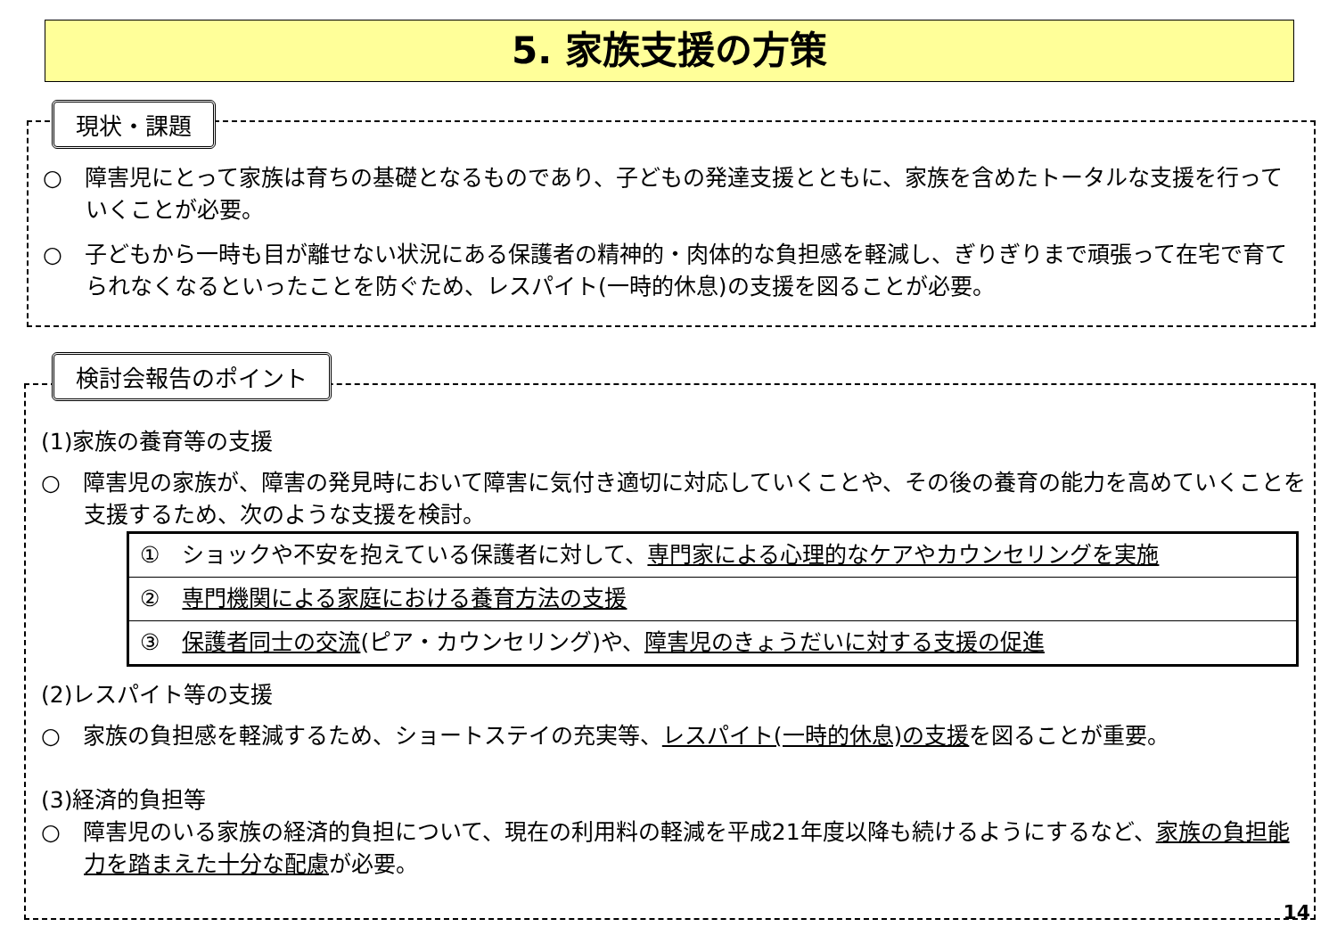5. 家族支援の方策
現状・課題
○　障害児にとって家族は育ちの基礎となるものであり、子どもの発達支援とともに、家族を含めたトータルな支援を行っていくことが必要。
○　子どもから一時も目が離せない状況にある保護者の精神的・肉体的な負担感を軽減し、ぎりぎりまで頑張って在宅で育てられなくなるといったことを防ぐため、レスパイト(一時的休息)の支援を図ることが必要。
検討会報告のポイント
(1)家族の養育等の支援
○　障害児の家族が、障害の発見時において障害に気付き適切に対応していくことや、その後の養育の能力を高めていくことを支援するため、次のような支援を検討。
| ① ショックや不安を抱えている保護者に対して、 専門家による心理的なケアやカウンセリングを実施 |
| ② 専門機関による家庭における養育方法の支援 |
| ③ 保護者同士の交流 (ピア・カウンセリング)や、 障害児のきょうだいに対する支援の促進 |
(2)レスパイト等の支援
○　家族の負担感を軽減するため、ショートステイの充実等、レスパイト(一時的休息)の支援を図ることが重要。
(3)経済的負担等
○　障害児のいる家族の経済的負担について、現在の利用料の軽減を平成21年度以降も続けるようにするなど、家族の負担能力を踏まえた十分な配慮が必要。
14